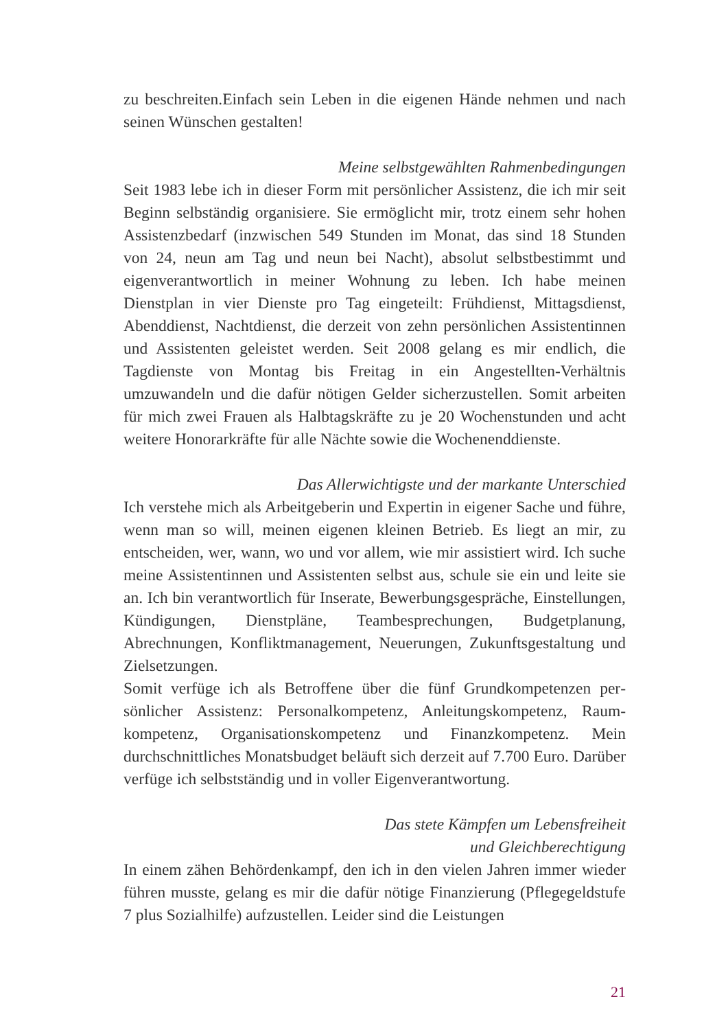zu beschreiten.Einfach sein Leben in die eigenen Hände nehmen und nach seinen Wünschen gestalten!
Meine selbstgewählten Rahmenbedingungen
Seit 1983 lebe ich in dieser Form mit persönlicher Assistenz, die ich mir seit Beginn selbständig organisiere. Sie ermöglicht mir, trotz einem sehr hohen Assistenzbedarf (inzwischen 549 Stunden im Monat, das sind 18 Stunden von 24, neun am Tag und neun bei Nacht), absolut selbstbe­stimmt und eigenverantwortlich in meiner Wohnung zu leben. Ich habe meinen Dienstplan in vier Dienste pro Tag eingeteilt: Frühdienst, Mit­tagsdienst, Abenddienst, Nachtdienst, die derzeit von zehn persönlichen Assistentinnen und Assistenten geleistet werden. Seit 2008 gelang es mir endlich, die Tagdienste von Montag bis Freitag in ein Angestellten-Verhältnis umzuwandeln und die dafür nötigen Gelder sicherzustellen. Somit arbeiten für mich zwei Frauen als Halbtagskräfte zu je 20 Wochen­stunden und acht weitere Honorarkräfte für alle Nächte sowie die Wochenenddienste.
Das Allerwichtigste und der markante Unterschied
Ich verstehe mich als Arbeitgeberin und Expertin in eigener Sache und führe, wenn man so will, meinen eigenen kleinen Betrieb. Es liegt an mir, zu entscheiden, wer, wann, wo und vor allem, wie mir assis­tiert wird. Ich suche meine Assistentinnen und Assistenten selbst aus, schule sie ein und leite sie an. Ich bin verantwortlich für Inserate, Bewerbungsgespräche, Einstellungen, Kündigungen, Dienstpläne, Teambesprechungen, Budgetplanung, Abrechnungen, Konfliktmanage­ment, Neuerungen, Zukunftsgestaltung und Zielsetzungen.
Somit verfüge ich als Betroffene über die fünf Grundkompetenzen per­sönlicher Assistenz: Personalkompetenz, Anleitungskompetenz, Raum­kompetenz, Organisationskompetenz und Finanzkompetenz. Mein durchschnittliches Monatsbudget beläuft sich derzeit auf 7.700 Euro. Darüber verfüge ich selbstständig und in voller Eigenverantwortung.
Das stete Kämpfen um Lebensfreiheit
und Gleichberechtigung
In einem zähen Behördenkampf, den ich in den vielen Jahren immer wie­der führen musste, gelang es mir die dafür nötige Finanzierung (Pflege­geldstufe 7 plus Sozialhilfe) aufzustellen. Leider sind die Leistungen
21